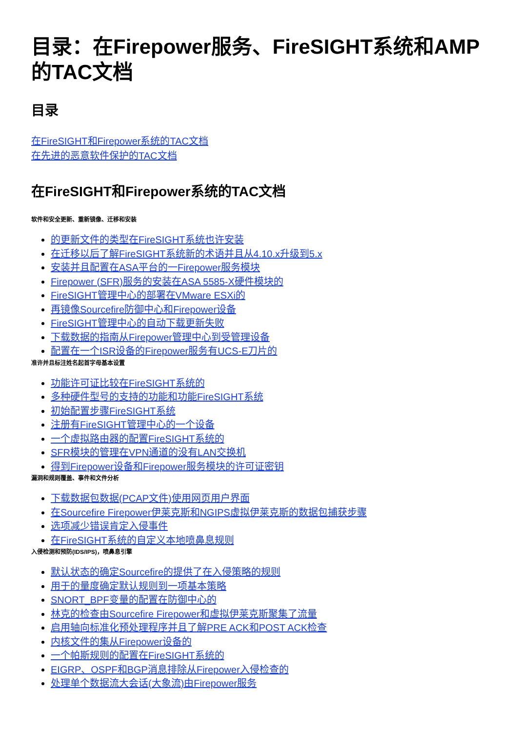目录：在Firepower服务、FireSIGHT系统和AMP的TAC文档
目录
在FireSIGHT和Firepower系统的TAC文档
在先进的恶意软件保护的TAC文档
在FireSIGHT和Firepower系统的TAC文档
软件和安全更新、重新镜像、迁移和安装
的更新文件的类型在FireSIGHT系统也许安装
在迁移以后了解FireSIGHT系统新的术语并且从4.10.x升级到5.x
安装并且配置在ASA平台的一Firepower服务模块
Firepower (SFR)服务的安装在ASA 5585-X硬件模块的
FireSIGHT管理中心的部署在VMware ESXi的
再镜像Sourcefire防御中心和Firepower设备
FireSIGHT管理中心的自动下载更新失败
下载数据的指南从Firepower管理中心到受管理设备
配置在一个ISR设备的Firepower服务有UCS-E刀片的
准许并且标注姓名起首字母基本设置
功能许可证比较在FireSIGHT系统的
多种硬件型号的支持的功能和功能FireSIGHT系统
初始配置步骤FireSIGHT系统
注册有FireSIGHT管理中心的一个设备
一个虚拟路由器的配置FireSIGHT系统的
SFR模块的管理在VPN通道的没有LAN交换机
得到Firepower设备和Firepower服务模块的许可证密钥
漏洞和规则覆盖、事件和文件分析
下载数据包数据(PCAP文件)使用网页用户界面
在Sourcefire Firepower伊莱克斯和NGIPS虚拟伊莱克斯的数据包捕获步骤
选项减少错误肯定入侵事件
在FireSIGHT系统的自定义本地喷鼻息规则
入侵检测和预防(IDS/IPS)，喷鼻息引擎
默认状态的确定Sourcefire的提供了在入侵策略的规则
用于的量度确定默认规则到一项基本策略
SNORT_BPF变量的配置在防御中心的
林克的检查由Sourcefire Firepower和虚拟伊莱克斯聚集了流量
启用轴向标准化预处理程序并且了解PRE ACK和POST ACK检查
内核文件的集从Firepower设备的
一个帕斯规则的配置在FireSIGHT系统的
EIGRP、OSPF和BGP消息排除从Firepower入侵检查的
处理单个数据流大会话(大象流)由Firepower服务